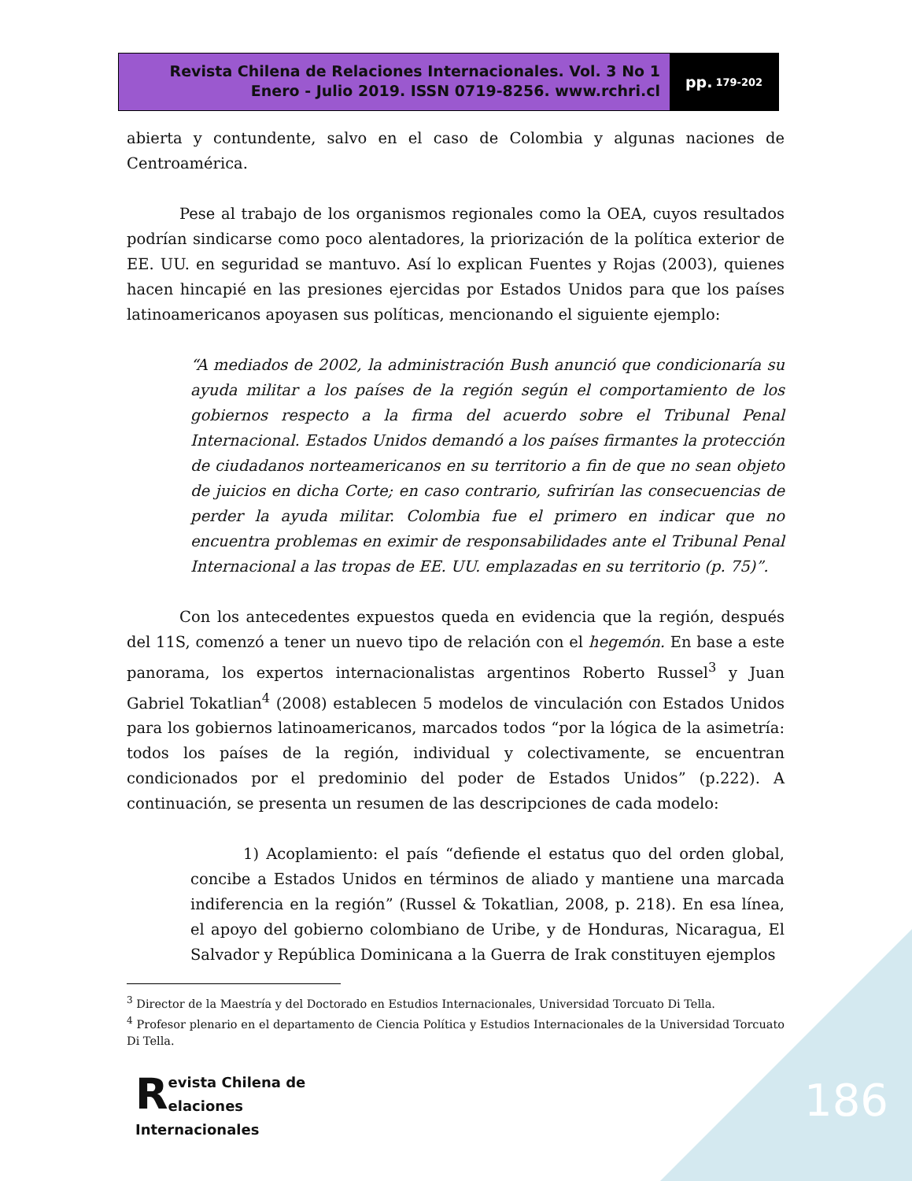Revista Chilena de Relaciones Internacionales. Vol. 3 No 1
Enero - Julio 2019. ISSN 0719-8256. www.rchri.cl
pp. 179-202
abierta y contundente, salvo en el caso de Colombia y algunas naciones de Centroamérica.
Pese al trabajo de los organismos regionales como la OEA, cuyos resultados podrían sindicarse como poco alentadores, la priorización de la política exterior de EE. UU. en seguridad se mantuvo. Así lo explican Fuentes y Rojas (2003), quienes hacen hincapié en las presiones ejercidas por Estados Unidos para que los países latinoamericanos apoyasen sus políticas, mencionando el siguiente ejemplo:
“A mediados de 2002, la administración Bush anunció que condicionaría su ayuda militar a los países de la región según el comportamiento de los gobiernos respecto a la firma del acuerdo sobre el Tribunal Penal Internacional. Estados Unidos demandó a los países firmantes la protección de ciudadanos norteamericanos en su territorio a fin de que no sean objeto de juicios en dicha Corte; en caso contrario, sufrirían las consecuencias de perder la ayuda militar. Colombia fue el primero en indicar que no encuentra problemas en eximir de responsabilidades ante el Tribunal Penal Internacional a las tropas de EE. UU. emplazadas en su territorio (p. 75)”.
Con los antecedentes expuestos queda en evidencia que la región, después del 11S, comenzó a tener un nuevo tipo de relación con el hegemón. En base a este panorama, los expertos internacionalistas argentinos Roberto Russel<sup>3</sup> y Juan Gabriel Tokatlian<sup>4</sup> (2008) establecen 5 modelos de vinculación con Estados Unidos para los gobiernos latinoamericanos, marcados todos “por la lógica de la asimetría: todos los países de la región, individual y colectivamente, se encuentran condicionados por el predominio del poder de Estados Unidos” (p.222). A continuación, se presenta un resumen de las descripciones de cada modelo:
1) Acoplamiento: el país “defiende el estatus quo del orden global, concibe a Estados Unidos en términos de aliado y mantiene una marcada indiferencia en la región” (Russel & Tokatlian, 2008, p. 218). En esa línea, el apoyo del gobierno colombiano de Uribe, y de Honduras, Nicaragua, El Salvador y República Dominicana a la Guerra de Irak constituyen ejemplos
<sup>3</sup> Director de la Maestría y del Doctorado en Estudios Internacionales, Universidad Torcuato Di Tella.
<sup>4</sup> Profesor plenario en el departamento de Ciencia Política y Estudios Internacionales de la Universidad Torcuato Di Tella.
Revista Chilena de
elaciones Internacionales
186